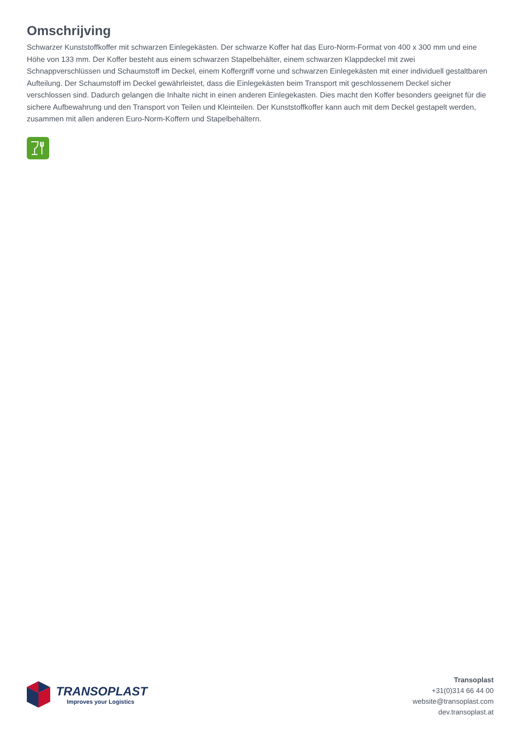Omschrijving
Schwarzer Kunststoffkoffer mit schwarzen Einlegekästen. Der schwarze Koffer hat das Euro-Norm-Format von 400 x 300 mm und eine Höhe von 133 mm. Der Koffer besteht aus einem schwarzen Stapelbehälter, einem schwarzen Klappdeckel mit zwei Schnappverschlüssen und Schaumstoff im Deckel, einem Koffergriff vorne und schwarzen Einlegekästen mit einer individuell gestaltbaren Aufteilung. Der Schaumstoff im Deckel gewährleistet, dass die Einlegekästen beim Transport mit geschlossenem Deckel sicher verschlossen sind. Dadurch gelangen die Inhalte nicht in einen anderen Einlegekasten. Dies macht den Koffer besonders geeignet für die sichere Aufbewahrung und den Transport von Teilen und Kleinteilen. Der Kunststoffkoffer kann auch mit dem Deckel gestapelt werden, zusammen mit allen anderen Euro-Norm-Koffern und Stapelbehältern.
TRANSOPLAST
Improves your Logistics
Transoplast
+31(0)314 66 44 00
website@transoplast.com
dev.transoplast.at